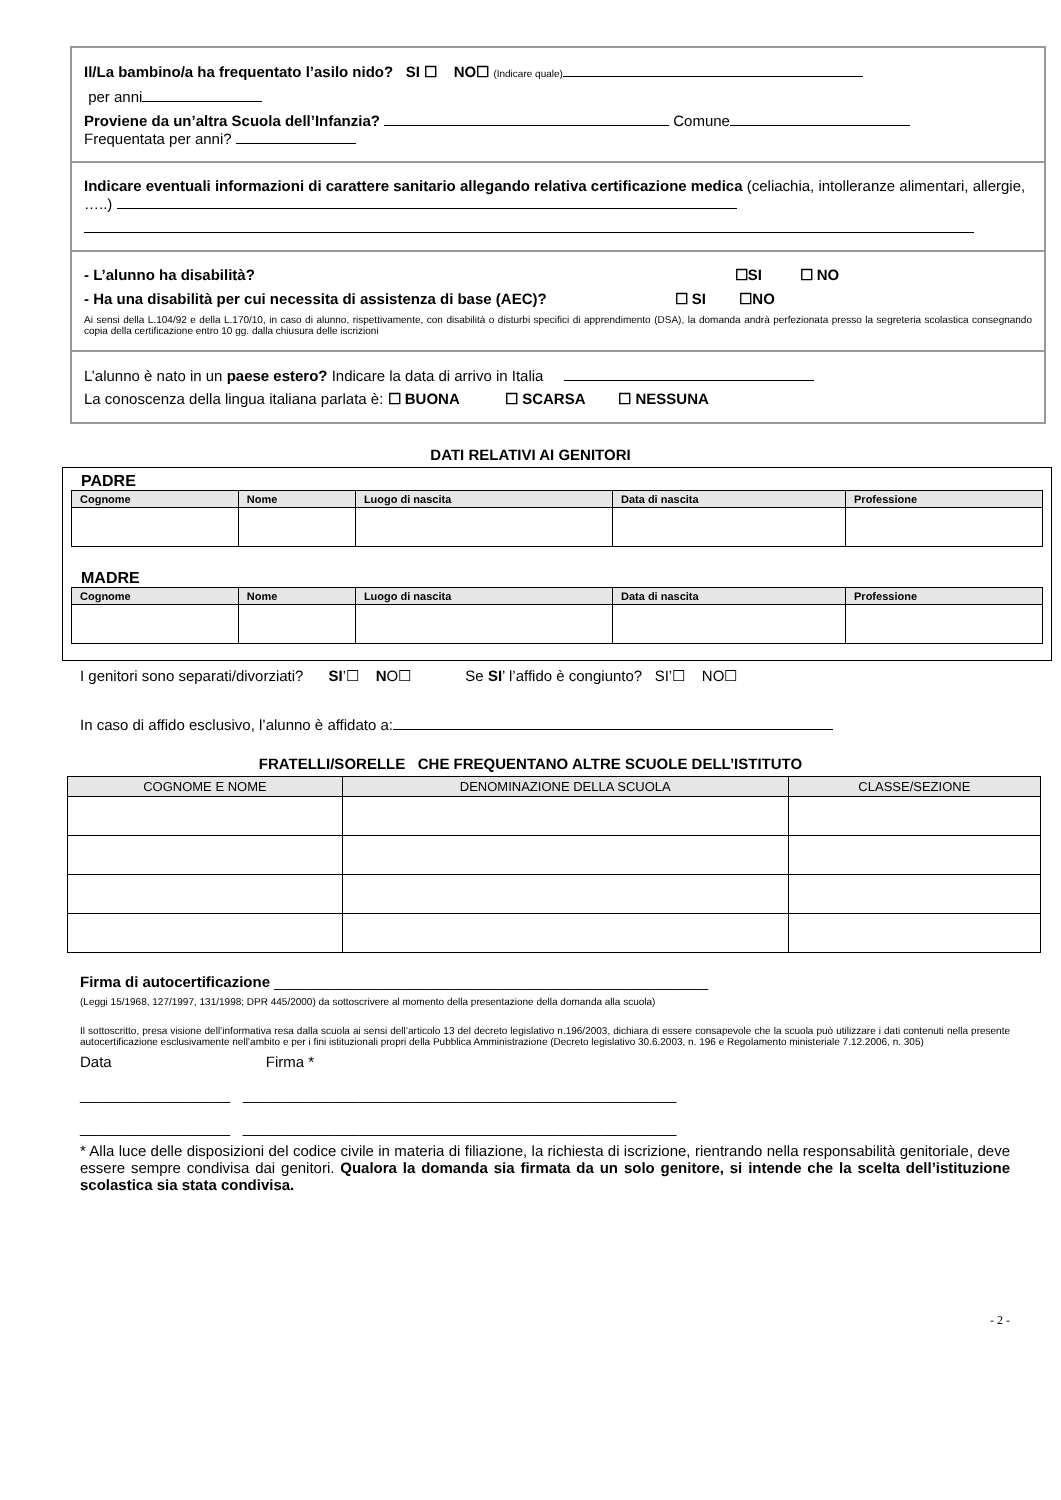Il/La bambino/a ha frequentato l’asilo nido? SI ☐ NO☐ (Indicare quale)
per anni
Proviene da un’altra Scuola dell’Infanzia? Comune
Frequentata per anni?
Indicare eventuali informazioni di carattere sanitario allegando relativa certificazione medica (celiachia, intolleranze alimentari, allergie, …..)
- L’alunno ha disabilità? ☐SI ☐ NO
- Ha una disabilità per cui necessita di assistenza di base (AEC)? ☐ SI ☐NO
Ai sensi della L.104/92 e della L.170/10, in caso di alunno, rispettivamente, con disabilità o disturbi specifici di apprendimento (DSA), la domanda andrà perfezionata presso la segreteria scolastica consegnando copia della certificazione entro 10 gg. dalla chiusura delle iscrizioni
L’alunno è nato in un paese estero? Indicare la data di arrivo in Italia
La conoscenza della lingua italiana parlata è: ☐ BUONA ☐ SCARSA ☐ NESSUNA
DATI RELATIVI AI GENITORI
PADRE
| Cognome | Nome | Luogo di nascita | Data di nascita | Professione |
| --- | --- | --- | --- | --- |
MADRE
| Cognome | Nome | Luogo di nascita | Data di nascita | Professione |
| --- | --- | --- | --- | --- |
I genitori sono separati/divorziati? SI’☐ NO☐ Se SI’ l’affido è congiunto? SI’☐ NO☐
In caso di affido esclusivo, l’alunno è affidato a:
FRATELLI/SORELLE CHE FREQUENTANO ALTRE SCUOLE DELL’ISTITUTO
| COGNOME E NOME | DENOMINAZIONE DELLA SCUOLA | CLASSE/SEZIONE |
| --- | --- | --- |
Firma di autocertificazione ____________________________________________________
(Leggi 15/1968, 127/1997, 131/1998; DPR 445/2000) da sottoscrivere al momento della presentazione della domanda alla scuola)
Il sottoscritto, presa visione dell’informativa resa dalla scuola ai sensi dell’articolo 13 del decreto legislativo n.196/2003, dichiara di essere consapevole che la scuola può utilizzare i dati contenuti nella presente autocertificazione esclusivamente nell’ambito e per i fini istituzionali propri della Pubblica Amministrazione (Decreto legislativo 30.6.2003, n. 196 e Regolamento ministeriale 7.12.2006, n. 305)
Data Firma *
__________________ ____________________________________________________
__________________ ____________________________________________________
* Alla luce delle disposizioni del codice civile in materia di filiazione, la richiesta di iscrizione, rientrando nella responsabilità genitoriale, deve essere sempre condivisa dai genitori. Qualora la domanda sia firmata da un solo genitore, si intende che la scelta dell’istituzione scolastica sia stata condivisa.
- 2 -